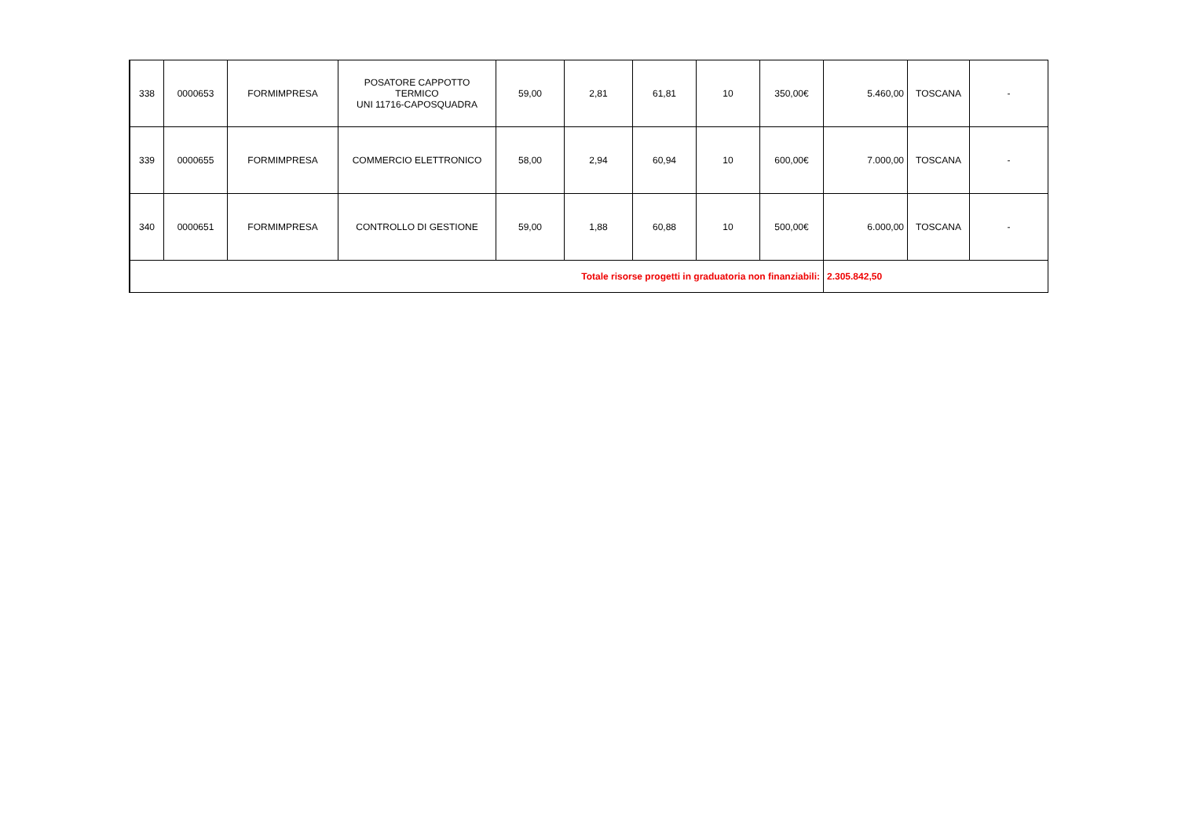| 338 | 0000653 | FORMIMPRESA | POSATORE CAPPOTTO TERMICO UNI 11716-CAPOSQUADRA | 59,00 | 2,81 | 61,81 | 10 | 350,00€ | 5.460,00 | TOSCANA | - |
| 339 | 0000655 | FORMIMPRESA | COMMERCIO ELETTRONICO | 58,00 | 2,94 | 60,94 | 10 | 600,00€ | 7.000,00 | TOSCANA | - |
| 340 | 0000651 | FORMIMPRESA | CONTROLLO DI GESTIONE | 59,00 | 1,88 | 60,88 | 10 | 500,00€ | 6.000,00 | TOSCANA | - |
| Totale risorse progetti in graduatoria non finanziabili: | | | | | | | | | 2.305.842,50 | | |